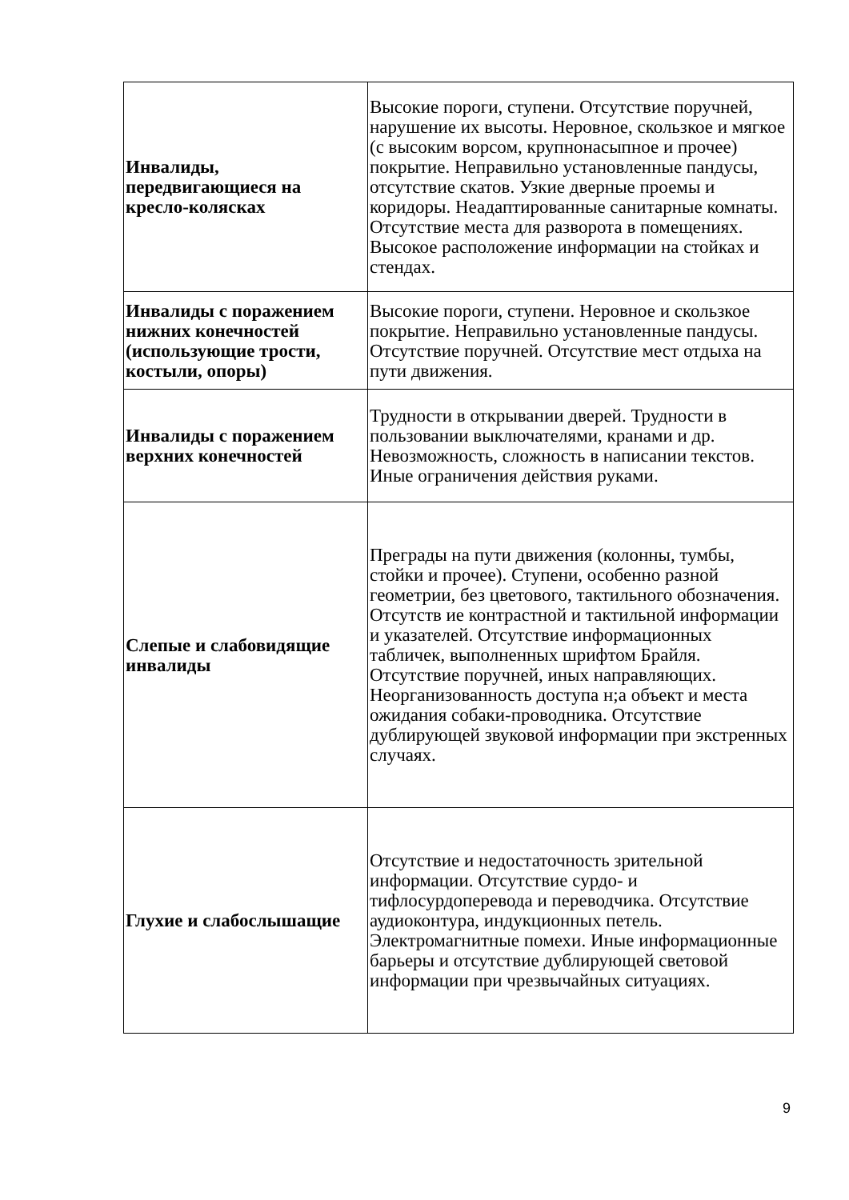| Инвалиды, передвигающиеся на кресло-колясках | Высокие пороги, ступени. Отсутствие поручней, нарушение их высоты. Неровное, скользкое и мягкое (с высоким ворсом, крупнонасыпное и прочее) покрытие. Неправильно установленные пандусы, отсутствие скатов. Узкие дверные проемы и коридоры. Неадаптированные санитарные комнаты. Отсутствие места для разворота в помещениях. Высокое расположение информации на стойках и стендах. |
| Инвалиды с поражением нижних конечностей (использующие трости, костыли, опоры) | Высокие пороги, ступени. Неровное и скользкое покрытие. Неправильно установленные пандусы. Отсутствие поручней. Отсутствие мест отдыха на пути движения. |
| Инвалиды с поражением верхних конечностей | Трудности в открывании дверей. Трудности в пользовании выключателями, кранами и др. Невозможность, сложность в написании текстов. Иные ограничения действия руками. |
| Слепые и слабовидящие инвалиды | Преграды на пути движения (колонны, тумбы, стойки и прочее). Ступени, особенно разной геометрии, без цветового, тактильного обозначения. Отсутств ие контрастной и тактильной информации и указателей. Отсутствие информационных табличек, выполненных шрифтом Брайля. Отсутствие поручней, иных направляющих. Неорганизованность доступа н;а объект и места ожидания собаки-проводника. Отсутствие дублирующей звуковой информации при экстренных случаях. |
| Глухие и слабослышащие | Отсутствие и недостаточность зрительной информации. Отсутствие сурдо- и тифлосурдоперевода и переводчика. Отсутствие аудиоконтура, индукционных петель. Электромагнитные помехи. Иные информационные барьеры и отсутствие дублирующей световой информации при чрезвычайных ситуациях. |
9